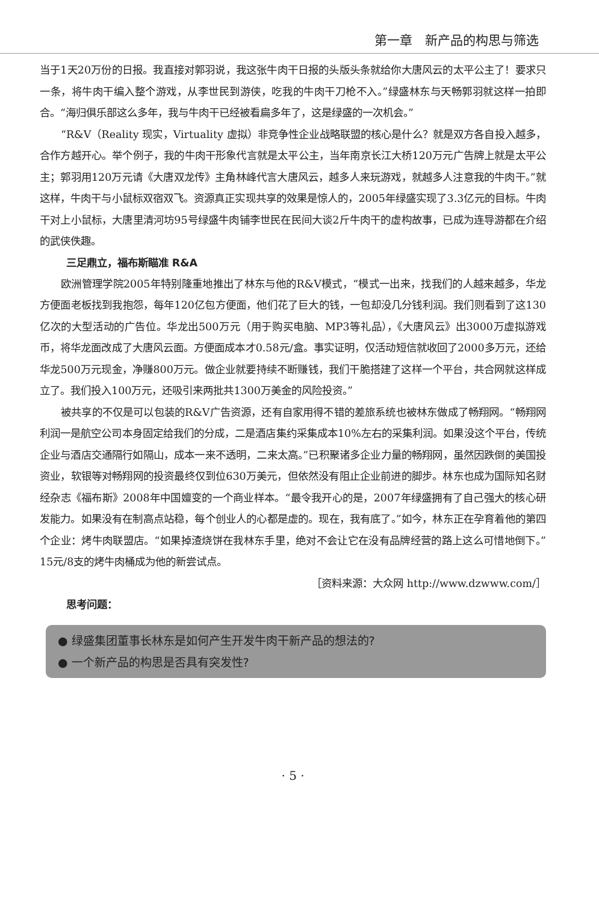第一章　新产品的构思与筛选
当于1天20万份的日报。我直接对郭羽说，我这张牛肉干日报的头版头条就给你大唐风云的太平公主了！要求只一条，将牛肉干编入整个游戏，从李世民到游侠，吃我的牛肉干刀枪不入。”绿盛林东与天畅郭羽就这样一拍即合。“海归俱乐部这么多年，我与牛肉干已经被看扁多年了，这是绿盛的一次机会。”
“R&V（Reality 现实，Virtuality 虚拟）非竞争性企业战略联盟的核心是什么？就是双方各自投入越多，合作方越开心。举个例子，我的牛肉干形象代言就是太平公主，当年南京长江大桥120万元广告牌上就是太平公主；郭羽用120万元请《大唐双龙传》主角林峰代言大唐风云，越多人来玩游戏，就越多人注意我的牛肉干。”就这样，牛肉干与小鼠标双宿双飞。资源真正实现共享的效果是惊人的，2005年绿盛实现了3.3亿元的目标。牛肉干对上小鼠标，大唐里清河坊95号绿盛牛肉铺李世民在民间大谈2斤牛肉干的虚构故事，已成为连导游都在介绍的武侠佚趣。
三足鼎立，福布斯瞄准 R&A
欧洲管理学院2005年特别隆重地推出了林东与他的R&V模式，“模式一出来，找我们的人越来越多，华龙方便面老板找到我抱怨，每年120亿包方便面，他们花了巨大的钱，一包却没几分钱利润。我们则看到了这130亿次的大型活动的广告位。华龙出500万元（用于购买电脑、MP3等礼品），《大唐风云》出3000万虚拟游戏币，将华龙面改成了大唐风云面。方便面成本才0.58元/盒。事实证明，仅活动短信就收回了2000多万元，还给华龙500万元现金，净赚800万元。做企业就要持续不断赚钱，我们干脆搭建了这样一个平台，共合网就这样成立了。我们投入100万元，还吸引来两批共1300万美金的风险投资。”
被共享的不仅是可以包装的R&V广告资源，还有自家用得不错的差旅系统也被林东做成了畅翔网。“畅翔网利润一是航空公司本身固定给我们的分成，二是酒店集约采集成本10%左右的采集利润。如果没这个平台，传统企业与酒店交通隔行如隔山，成本一来不透明，二来太高。”已积聚诸多企业力量的畅翔网，虽然因跌倒的美国投资业，软银等对畅翔网的投资最终仅到位630万美元，但依然没有阻止企业前进的脚步。林东也成为国际知名财经杂志《福布斯》2008年中国嬗变的一个商业样本。“最令我开心的是，2007年绿盛拥有了自己强大的核心研发能力。如果没有在制高点站稳，每个创业人的心都是虚的。现在，我有底了。”如今，林东正在孕育着他的第四个企业：烤牛肉联盟店。“如果掉渣烧饼在我林东手里，绝对不会让它在没有品牌经营的路上这么可惜地倒下。”15元/8支的烤牛肉桶成为他的新尝试点。
［资料来源：大众网 http://www.dzwww.com/］
思考问题：
● 绿盛集团董事长林东是如何产生开发牛肉干新产品的想法的?
● 一个新产品的构思是否具有突发性?
· 5 ·